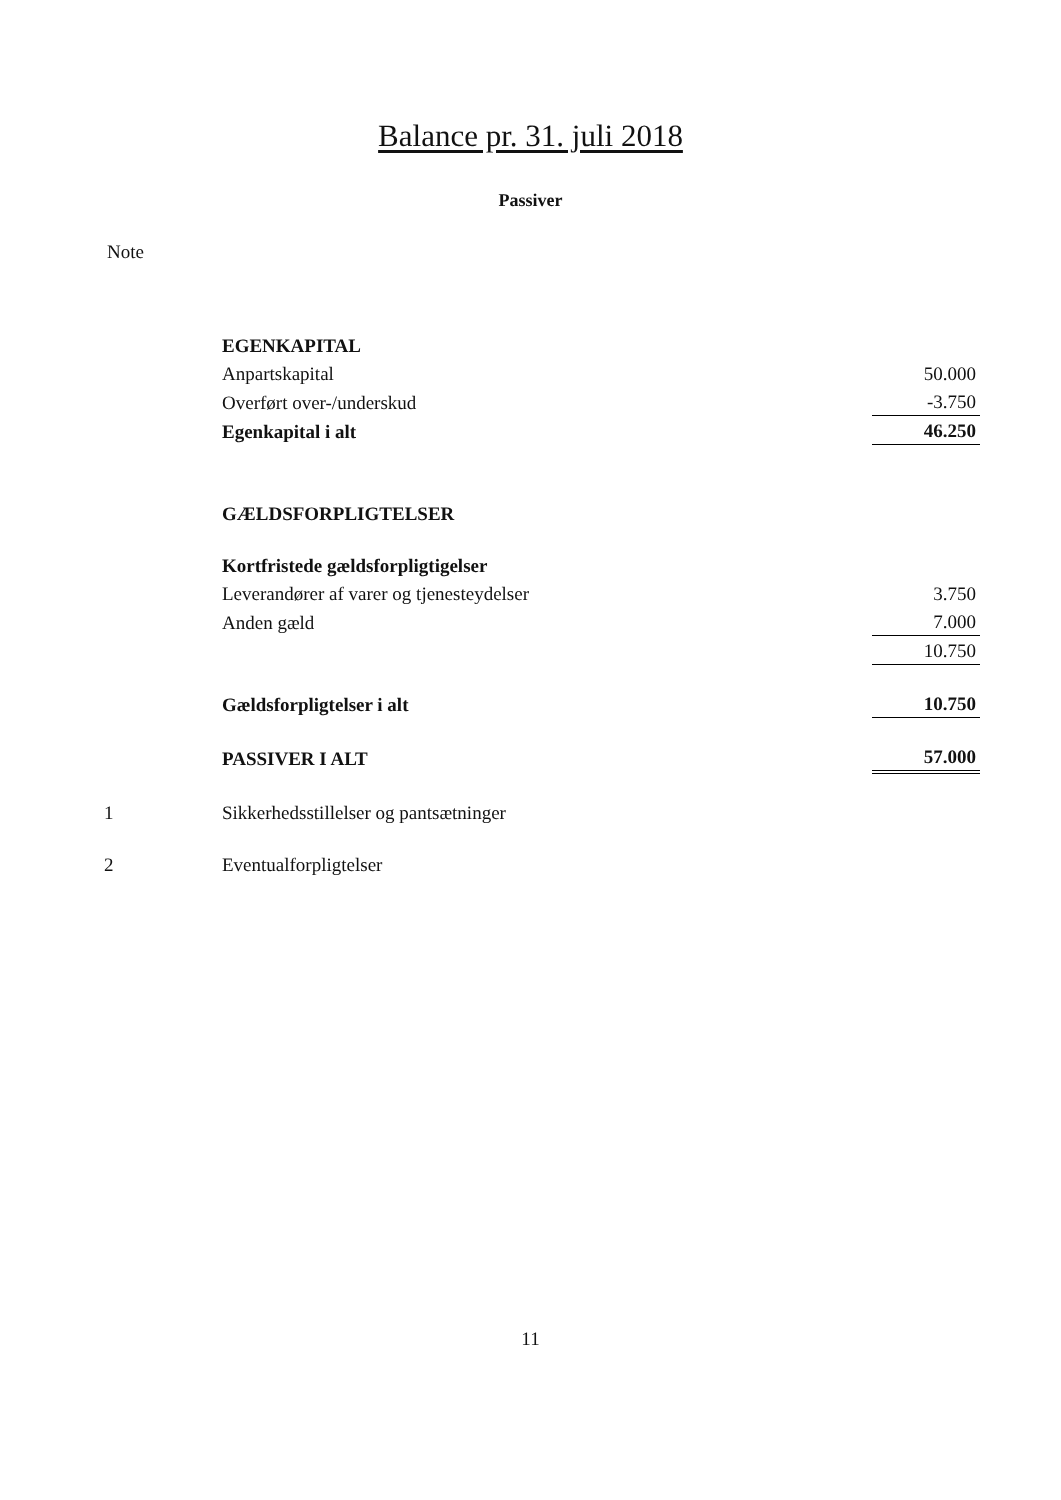Balance pr. 31. juli 2018
Passiver
Note
| | EGENKAPITAL | |
| | Anpartskapital | 50.000 |
| | Overført over-/underskud | -3.750 |
| | Egenkapital i alt | 46.250 |
| | GÆLDSFORPLIGTELSER | |
| | Kortfristede gældsforpligtigelser | |
| | Leverandører af varer og tjenesteydelser | 3.750 |
| | Anden gæld | 7.000 |
| | | 10.750 |
| | Gældsforpligtelser i alt | 10.750 |
| | PASSIVER I ALT | 57.000 |
| 1 | Sikkerhedsstillelser og pantsætninger | |
| 2 | Eventualforpligtelser | |
11